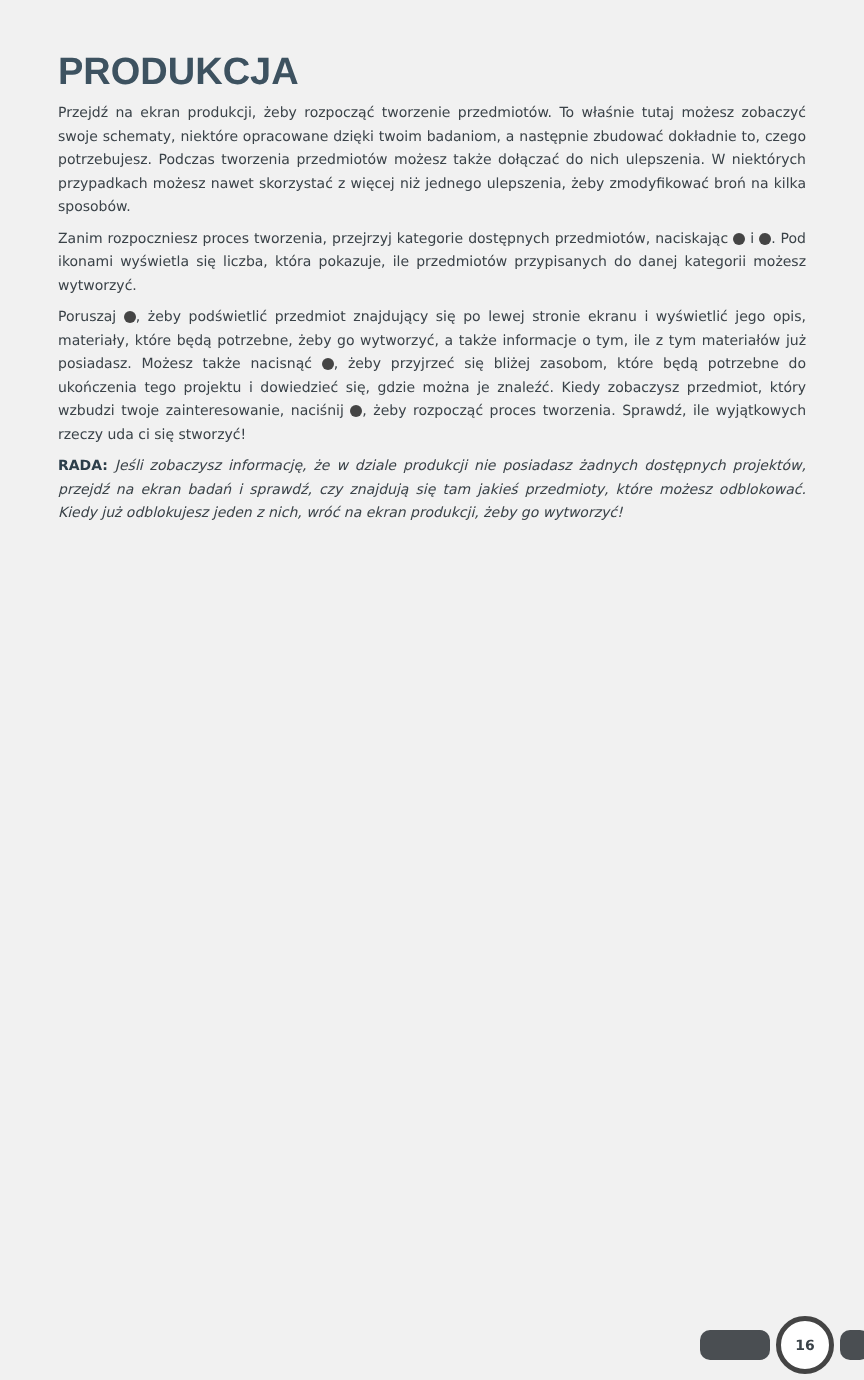PRODUKCJA
Przejdź na ekran produkcji, żeby rozpocząć tworzenie przedmiotów. To właśnie tutaj możesz zobaczyć swoje schematy, niektóre opracowane dzięki twoim badaniom, a następnie zbudować dokładnie to, czego potrzebujesz. Podczas tworzenia przedmiotów możesz także dołączać do nich ulepszenia. W niektórych przypadkach możesz nawet skorzystać z więcej niż jednego ulepszenia, żeby zmodyfikować broń na kilka sposobów.
Zanim rozpoczniesz proces tworzenia, przejrzyj kategorie dostępnych przedmiotów, naciskając i . Pod ikonami wyświetla się liczba, która pokazuje, ile przedmiotów przypisanych do danej kategorii możesz wytworzyć.
Poruszaj , żeby podświetlić przedmiot znajdujący się po lewej stronie ekranu i wyświetlić jego opis, materiały, które będą potrzebne, żeby go wytworzyć, a także informacje o tym, ile z tym materiałów już posiadasz. Możesz także nacisnąć , żeby przyjrzeć się bliżej zasobom, które będą potrzebne do ukończenia tego projektu i dowiedzieć się, gdzie można je znaleźć. Kiedy zobaczysz przedmiot, który wzbudzi twoje zainteresowanie, naciśnij , żeby rozpocząć proces tworzenia. Sprawdź, ile wyjątkowych rzeczy uda ci się stworzyć!
RADA: Jeśli zobaczysz informację, że w dziale produkcji nie posiadasz żadnych dostępnych projektów, przejdź na ekran badań i sprawdź, czy znajdują się tam jakieś przedmioty, które możesz odblokować. Kiedy już odblokujesz jeden z nich, wróć na ekran produkcji, żeby go wytworzyć!
16